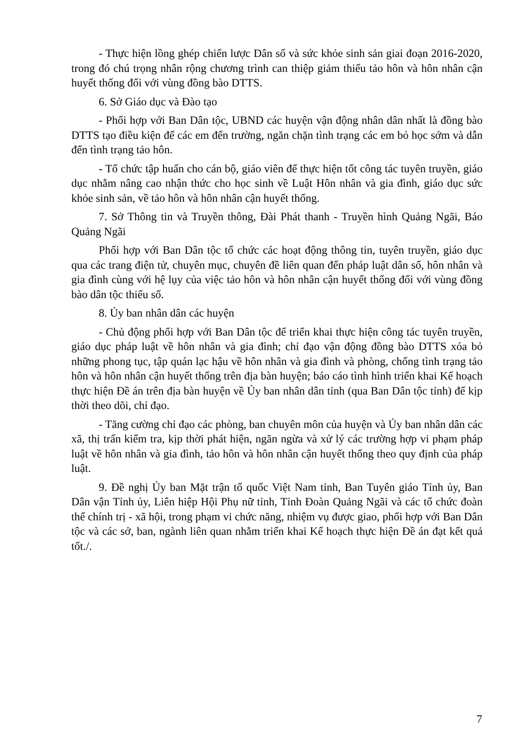- Thực hiện lồng ghép chiến lược Dân số và sức khỏe sinh sản giai đoạn 2016-2020, trong đó chú trọng nhân rộng chương trình can thiệp giảm thiểu tảo hôn và hôn nhân cận huyết thống đối với vùng đồng bào DTTS.
6. Sở Giáo dục và Đào tạo
- Phối hợp với Ban Dân tộc, UBND các huyện vận động nhân dân nhất là đồng bào DTTS tạo điều kiện để các em đến trường, ngăn chặn tình trạng các em bỏ học sớm và dẫn đến tình trạng tảo hôn.
- Tổ chức tập huấn cho cán bộ, giáo viên để thực hiện tốt công tác tuyên truyền, giáo dục nhằm nâng cao nhận thức cho học sinh về Luật Hôn nhân và gia đình, giáo dục sức khỏe sinh sản, về tảo hôn và hôn nhân cận huyết thống.
7. Sở Thông tin và Truyền thông, Đài Phát thanh - Truyền hình Quảng Ngãi, Báo Quảng Ngãi
Phối hợp với Ban Dân tộc tổ chức các hoạt động thông tin, tuyên truyền, giáo dục qua các trang điện tử, chuyên mục, chuyên đề liên quan đến pháp luật dân số, hôn nhân và gia đình cùng với hệ lụy của việc tảo hôn và hôn nhân cận huyết thống đối với vùng đồng bào dân tộc thiểu số.
8. Ủy ban nhân dân các huyện
- Chủ động phối hợp với Ban Dân tộc để triển khai thực hiện công tác tuyên truyền, giáo dục pháp luật về hôn nhân và gia đình; chỉ đạo vận động đồng bào DTTS xóa bỏ những phong tục, tập quán lạc hậu về hôn nhân và gia đình và phòng, chống tình trạng tảo hôn và hôn nhân cận huyết thống trên địa bàn huyện; báo cáo tình hình triển khai Kế hoạch thực hiện Đề án trên địa bàn huyện về Ủy ban nhân dân tỉnh (qua Ban Dân tộc tỉnh) để kịp thời theo dõi, chỉ đạo.
- Tăng cường chỉ đạo các phòng, ban chuyên môn của huyện và Ủy ban nhân dân các xã, thị trấn kiểm tra, kịp thời phát hiện, ngăn ngừa và xử lý các trường hợp vi phạm pháp luật về hôn nhân và gia đình, tảo hôn và hôn nhân cận huyết thống theo quy định của pháp luật.
9. Đề nghị Ủy ban Mặt trận tổ quốc Việt Nam tỉnh, Ban Tuyên giáo Tỉnh ủy, Ban Dân vận Tỉnh ủy, Liên hiệp Hội Phụ nữ tỉnh, Tỉnh Đoàn Quảng Ngãi và các tổ chức đoàn thể chính trị - xã hội, trong phạm vi chức năng, nhiệm vụ được giao, phối hợp với Ban Dân tộc và các sở, ban, ngành liên quan nhằm triển khai Kế hoạch thực hiện Đề án đạt kết quả tốt./.
7